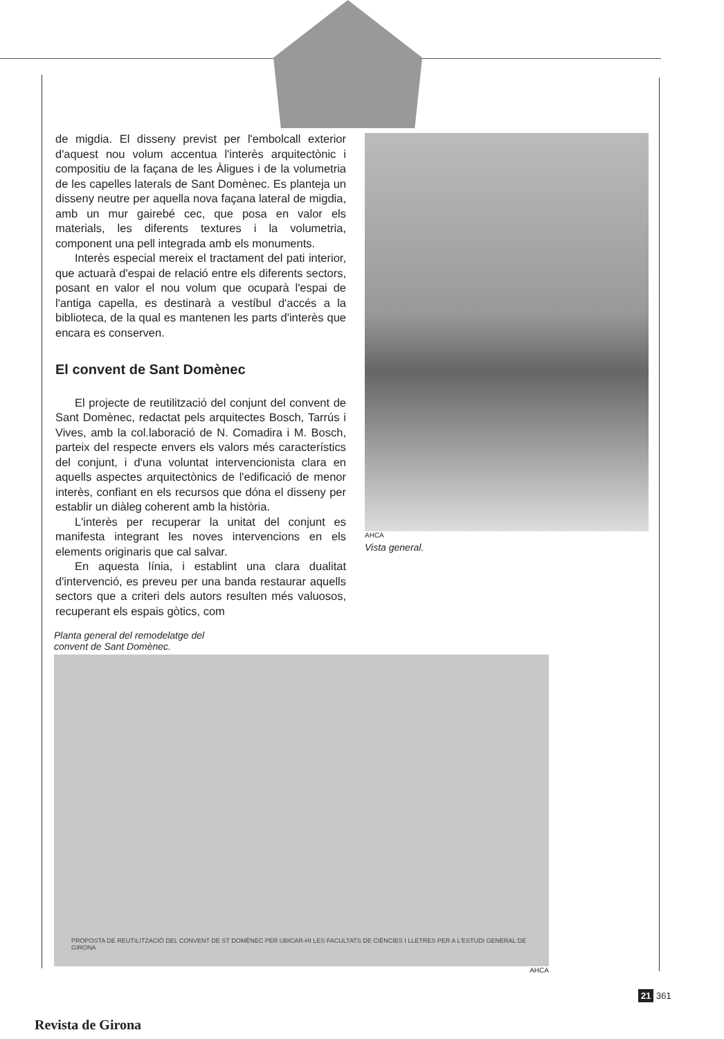de migdia. El disseny previst per l'embolcall exterior d'aquest nou volum accentua l'interès arquitectònic i compositiu de la façana de les Àligues i de la volumetria de les capelles laterals de Sant Domènec. Es planteja un disseny neutre per aquella nova façana lateral de migdia, amb un mur gairebé cec, que posa en valor els materials, les diferents textures i la volumetria, component una pell integrada amb els monuments.
Interès especial mereix el tractament del pati interior, que actuarà d'espai de relació entre els diferents sectors, posant en valor el nou volum que ocuparà l'espai de l'antiga capella, es destinarà a vestíbul d'accés a la biblioteca, de la qual es mantenen les parts d'interès que encara es conserven.
El convent de Sant Domènec
El projecte de reutilització del conjunt del convent de Sant Domènec, redactat pels arquitectes Bosch, Tarrús i Vives, amb la col.laboració de N. Comadira i M. Bosch, parteix del respecte envers els valors més característics del conjunt, i d'una voluntat intervencionista clara en aquells aspectes arquitectònics de l'edificació de menor interès, confiant en els recursos que dóna el disseny per establir un diàleg coherent amb la història.
L'interès per recuperar la unitat del conjunt es manifesta integrant les noves intervencions en els elements originaris que cal salvar.
En aquesta línia, i establint una clara dualitat d'intervenció, es preveu per una banda restaurar aquells sectors que a criteri dels autors resulten més valuosos, recuperant els espais gòtics, com
AHCA
Vista general.
Planta general del remodelatge del
convent de Sant Domènec.
PROPOSTA DE REUTILITZACIÓ DEL CONVENT DE ST DOMÈNEC PER UBICAR-HI LES FACULTATS DE CIÈNCIES I LLETRES PER A L'ESTUDI GENERAL DE GIRONA
AHCA
21 361
Revista de Girona